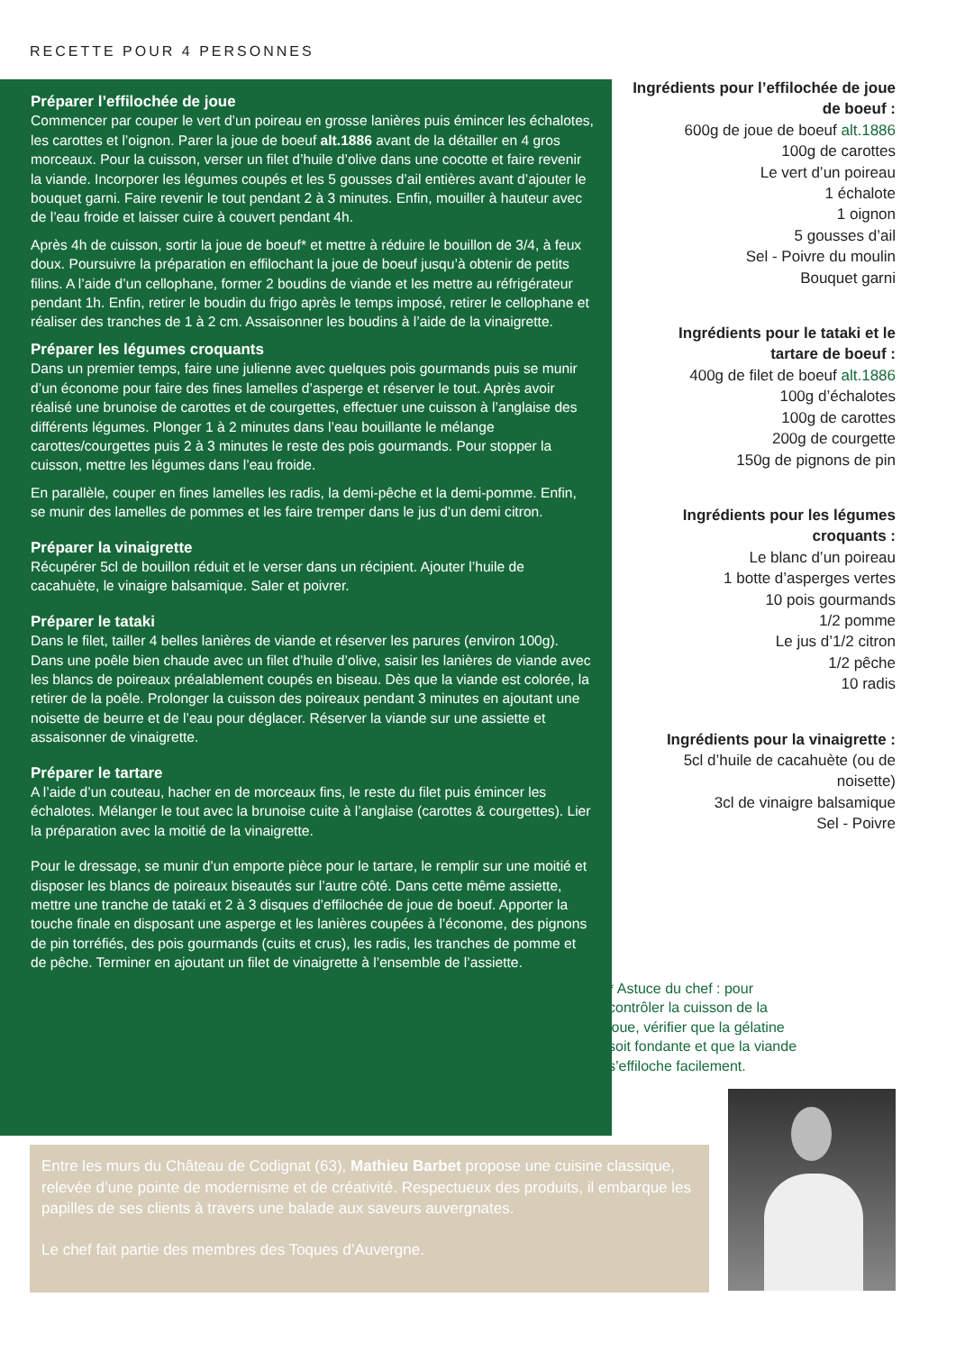RECETTE POUR 4 PERSONNES
Préparer l’effilochée de joue
Commencer par couper le vert d’un poireau en grosse lanières puis émincer les échalotes, les carottes et l’oignon. Parer la joue de boeuf alt.1886 avant de la détailler en 4 gros morceaux. Pour la cuisson, verser un filet d’huile d’olive dans une cocotte et faire revenir la viande. Incorporer les légumes coupés et les 5 gousses d’ail entières avant d’ajouter le bouquet garni. Faire revenir le tout pendant 2 à 3 minutes. Enfin, mouiller à hauteur avec de l’eau froide et laisser cuire à couvert pendant 4h.
Après 4h de cuisson, sortir la joue de boeuf* et mettre à réduire le bouillon de 3/4, à feux doux. Poursuivre la préparation en effilochant la joue de boeuf jusqu’à obtenir de petits filins. A l’aide d’un cellophane, former 2 boudins de viande et les mettre au réfrigérateur pendant 1h. Enfin, retirer le boudin du frigo après le temps imposé, retirer le cellophane et réaliser des tranches de 1 à 2 cm. Assaisonner les boudins à l’aide de la vinaigrette.
Préparer les légumes croquants
Dans un premier temps, faire une julienne avec quelques pois gourmands puis se munir d’un économe pour faire des fines lamelles d’asperge et réserver le tout. Après avoir réalisé une brunoise de carottes et de courgettes, effectuer une cuisson à l’anglaise des différents légumes. Plonger 1 à 2 minutes dans l’eau bouillante le mélange carottes/courgettes puis 2 à 3 minutes le reste des pois gourmands. Pour stopper la cuisson, mettre les légumes dans l’eau froide.
En parallèle, couper en fines lamelles les radis, la demi-pêche et la demi-pomme. Enfin, se munir des lamelles de pommes et les faire tremper dans le jus d’un demi citron.
Préparer la vinaigrette
Récupérer 5cl de bouillon réduit et le verser dans un récipient. Ajouter l’huile de cacahuète, le vinaigre balsamique. Saler et poivrer.
Préparer le tataki
Dans le filet, tailler 4 belles lanières de viande et réserver les parures (environ 100g). Dans une poêle bien chaude avec un filet d’huile d’olive, saisir les lanières de viande avec les blancs de poireaux préalablement coupés en biseau. Dès que la viande est colorée, la retirer de la poêle. Prolonger la cuisson des poireaux pendant 3 minutes en ajoutant une noisette de beurre et de l’eau pour déglacer. Réserver la viande sur une assiette et assaisonner de vinaigrette.
Préparer le tartare
A l’aide d’un couteau, hacher en de morceaux fins, le reste du filet puis émincer les échalotes. Mélanger le tout avec la brunoise cuite à l’anglaise (carottes & courgettes). Lier la préparation avec la moitié de la vinaigrette.
Pour le dressage, se munir d’un emporte pièce pour le tartare, le remplir sur une moitié et disposer les blancs de poireaux biseautés sur l’autre côté. Dans cette même assiette, mettre une tranche de tataki et 2 à 3 disques d’effilochée de joue de boeuf. Apporter la touche finale en disposant une asperge et les lanières coupées à l’économe, des pignons de pin torréfiés, des pois gourmands (cuits et crus), les radis, les tranches de pomme et de pêche. Terminer en ajoutant un filet de vinaigrette à l’ensemble de l’assiette.
Ingrédients pour l’effilochée de joue de boeuf :
600g de joue de boeuf alt.1886
100g de carottes
Le vert d’un poireau
1 échalote
1 oignon
5 gousses d’ail
Sel - Poivre du moulin
Bouquet garni
Ingrédients pour le tataki et le tartare de boeuf :
400g de filet de boeuf alt.1886
100g d’échalotes
100g de carottes
200g de courgette
150g de pignons de pin
Ingrédients pour les légumes croquants :
Le blanc d’un poireau
1 botte d’asperges vertes
10 pois gourmands
1/2 pomme
Le jus d’1/2 citron
1/2 pêche
10 radis
Ingrédients pour la vinaigrette :
5cl d’huile de cacahuète (ou de noisette)
3cl de vinaigre balsamique
Sel - Poivre
* Astuce du chef : pour contrôler la cuisson de la joue, vérifier que la gélatine soit fondante et que la viande s’effiloche facilement.
Entre les murs du Château de Codignat (63), Mathieu Barbet propose une cuisine classique, relevée d’une pointe de modernisme et de créativité. Respectueux des produits, il embarque les papilles de ses clients à travers une balade aux saveurs auvergnates.
Le chef fait partie des membres des Toques d’Auvergne.